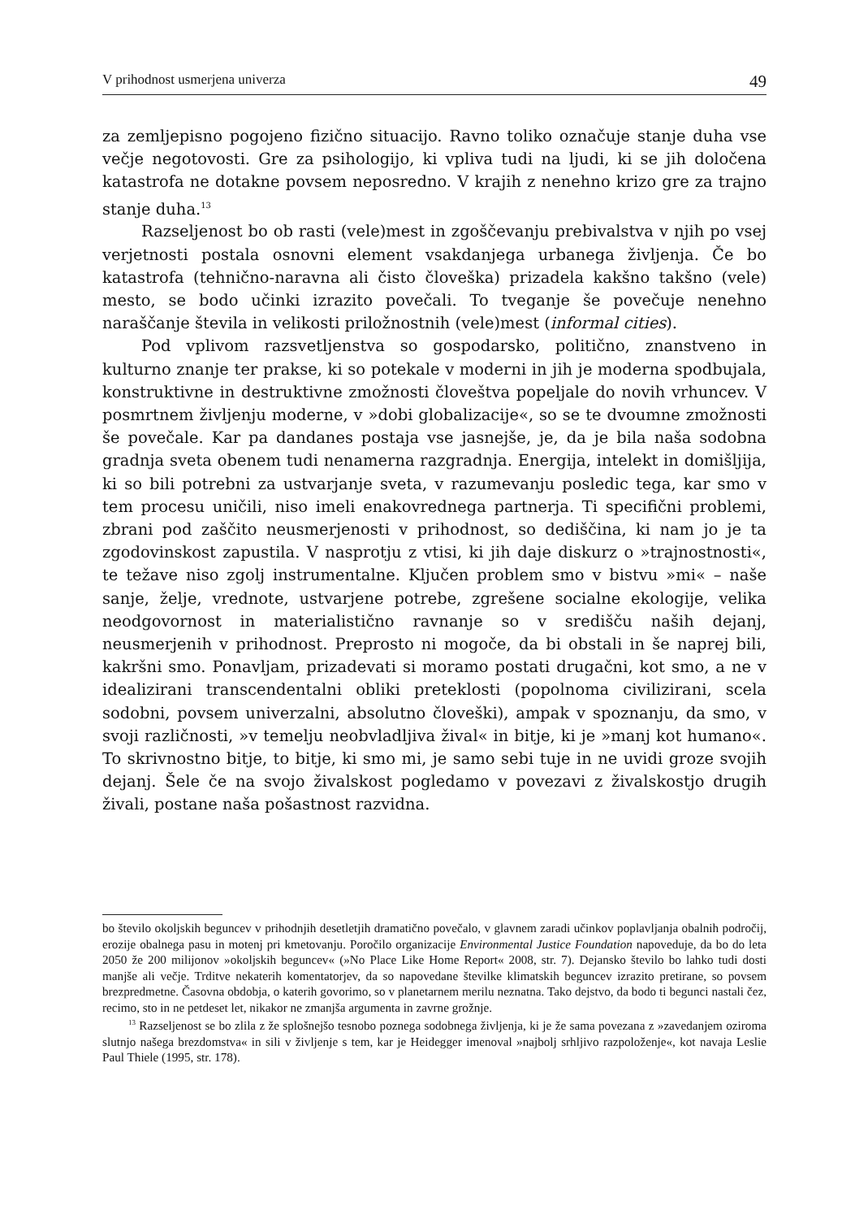V prihodnost usmerjena univerza 49
za zemljepisno pogojeno fizično situacijo. Ravno toliko označuje stanje duha vse večje negotovosti. Gre za psihologijo, ki vpliva tudi na ljudi, ki se jih določena katastrofa ne dotakne povsem neposredno. V krajih z nenehno krizo gre za trajno stanje duha.<sup>13</sup>
Razseljenost bo ob rasti (vele)mest in zgoščevanju prebivalstva v njih po vsej verjetnosti postala osnovni element vsakdanjega urbanega življenja. Če bo katastrofa (tehnično-naravna ali čisto človeška) prizadela kakšno takšno (vele) mesto, se bodo učinki izrazito povečali. To tveganje še povečuje nenehno naraščanje števila in velikosti priložnostnih (vele)mest (informal cities).
Pod vplivom razsvetljenstva so gospodarsko, politično, znanstveno in kulturno znanje ter prakse, ki so potekale v moderni in jih je moderna spodbujala, konstruktivne in destruktivne zmožnosti človeštva popeljale do novih vrhuncev. V posmrtnem življenju moderne, v »dobi globalizacije«, so se te dvoumne zmožnosti še povečale. Kar pa dandanes postaja vse jasnejše, je, da je bila naša sodobna gradnja sveta obenem tudi nenamerna razgradnja. Energija, intelekt in domišljija, ki so bili potrebni za ustvarjanje sveta, v razumevanju posledic tega, kar smo v tem procesu uničili, niso imeli enakovrednega partnerja. Ti specifični problemi, zbrani pod zaščito neusmerjenosti v prihodnost, so dediščina, ki nam jo je ta zgodovinskost zapustila. V nasprotju z vtisi, ki jih daje diskurz o »trajnostnosti«, te težave niso zgolj instrumentalne. Ključen problem smo v bistvu »mi« – naše sanje, želje, vrednote, ustvarjene potrebe, zgrešene socialne ekologije, velika neodgovornost in materialistično ravnanje so v središču naših dejanj, neusmerjenih v prihodnost. Preprosto ni mogoče, da bi obstali in še naprej bili, kakršni smo. Ponavljam, prizadevati si moramo postati drugačni, kot smo, a ne v idealizirani transcendentalni obliki preteklosti (popolnoma civilizirani, scela sodobni, povsem univerzalni, absolutno človeški), ampak v spoznanju, da smo, v svoji različnosti, »v temelju neobvladljiva žival« in bitje, ki je »manj kot humano«. To skrivnostno bitje, to bitje, ki smo mi, je samo sebi tuje in ne uvidi groze svojih dejanj. Šele če na svojo živalskost pogledamo v povezavi z živalskostjo drugih živali, postane naša pošastnost razvidna.
bo število okoljskih beguncev v prihodnjih desetletjih dramatično povečalo, v glavnem zaradi učinkov poplavljanja obalnih področij, erozije obalnega pasu in motenj pri kmetovanju. Poročilo organizacije Environmental Justice Foundation napoveduje, da bo do leta 2050 že 200 milijonov »okoljskih beguncev« (»No Place Like Home Report« 2008, str. 7). Dejansko število bo lahko tudi dosti manjše ali večje. Trditve nekaterih komentatorjev, da so napovedane številke klimatskih beguncev izrazito pretirane, so povsem brezpredmetne. Časovna obdobja, o katerih govorimo, so v planetarnem merilu neznatna. Tako dejstvo, da bodo ti begunci nastali čez, recimo, sto in ne petdeset let, nikakor ne zmanjša argumenta in zavrne grožnje.
<sup>13</sup> Razseljenost se bo zlila z že splošnejšo tesnobo poznega sodobnega življenja, ki je že sama povezana z »zavedanjem oziroma slutnjo našega brezdomstva« in sili v življenje s tem, kar je Heidegger imenoval »najbolj srhljivo razpoloženje«, kot navaja Leslie Paul Thiele (1995, str. 178).